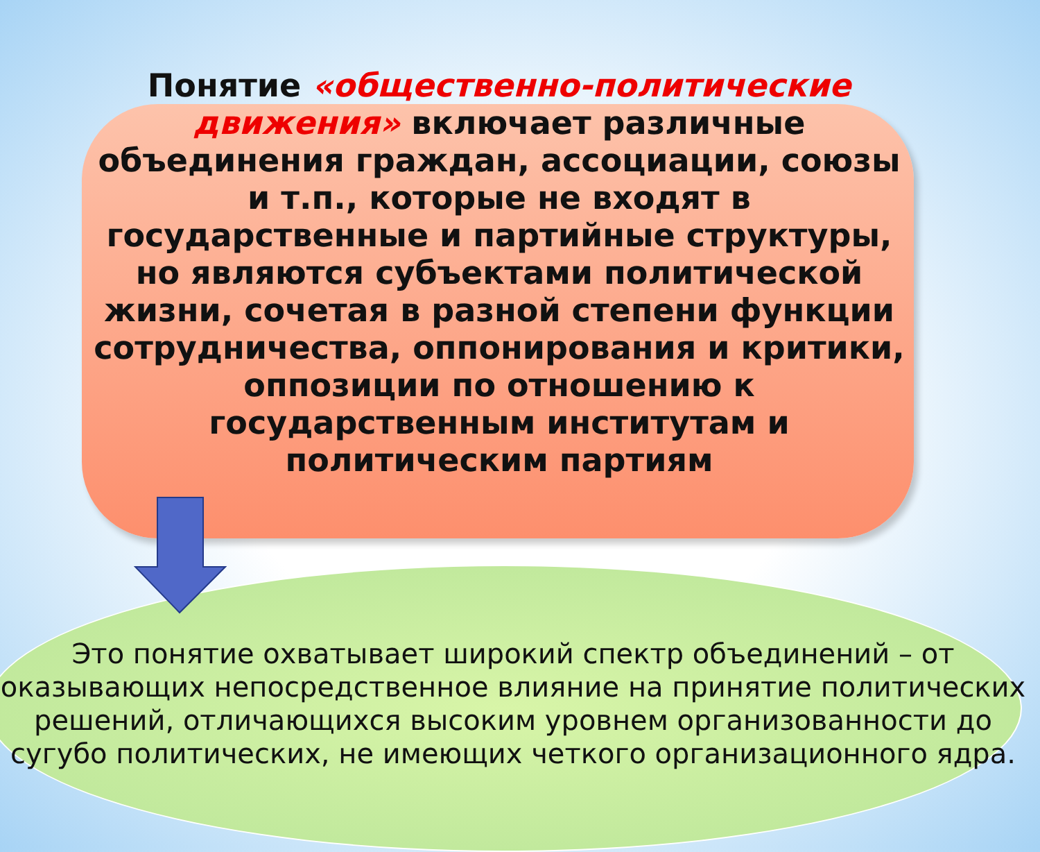Понятие «общественно-политические движения» включает различные объединения граждан, ассоциации, союзы и т.п., которые не входят в государственные и партийные структуры, но являются субъектами политической жизни, сочетая в разной степени функции сотрудничества, оппонирования и критики, оппозиции по отношению к государственным институтам и политическим партиям
Это понятие охватывает широкий спектр объединений – от оказывающих непосредственное влияние на принятие политических решений, отличающихся высоким уровнем организованности до сугубо политических, не имеющих четкого организационного ядра.